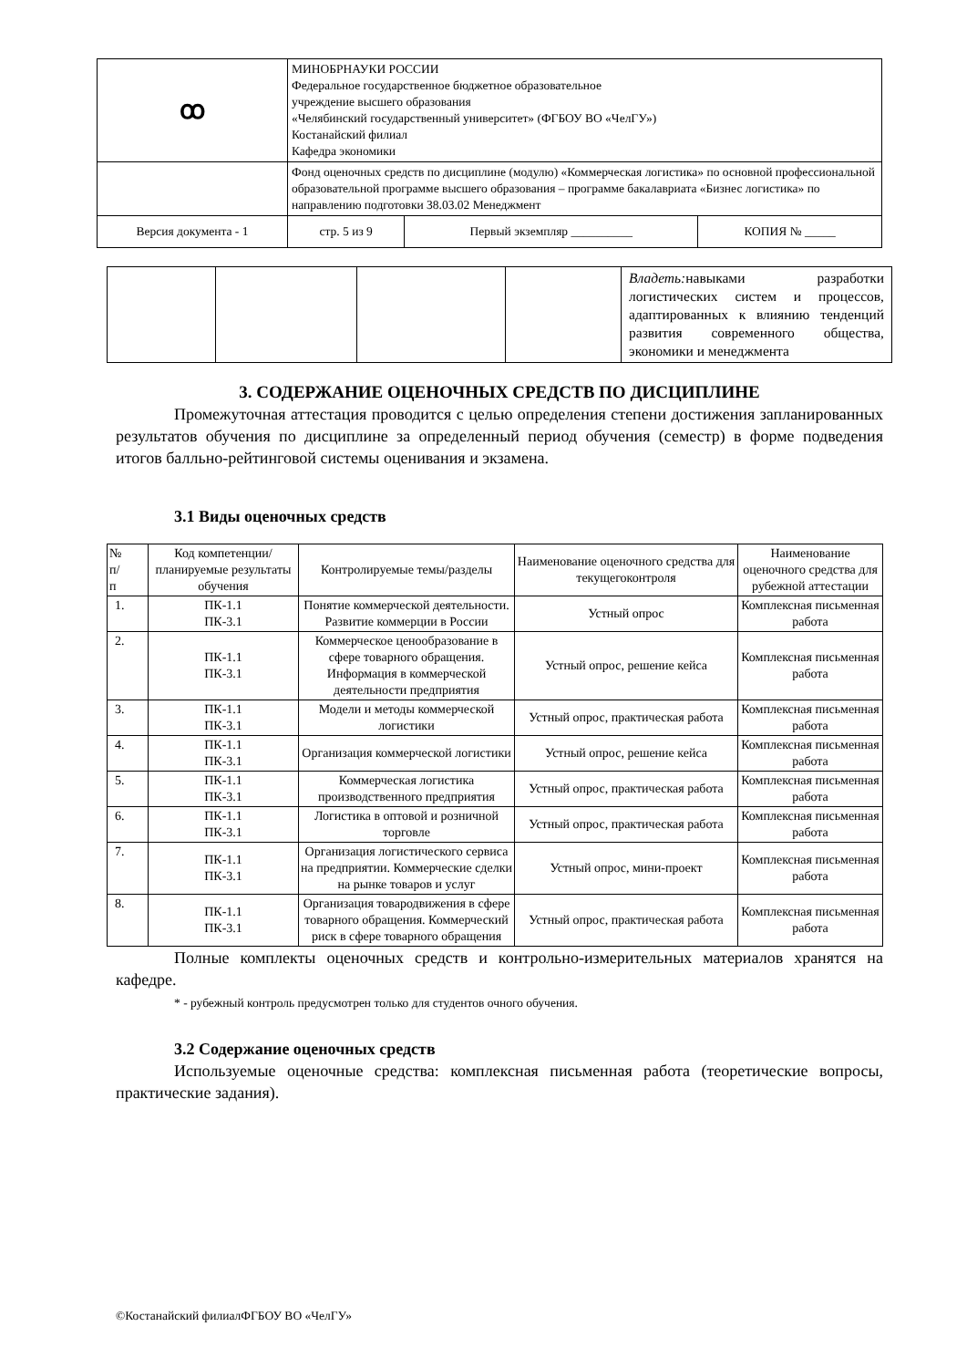| ꝏ | МИНОБРНАУКИ РОССИИ Федеральное государственное бюджетное образовательное учреждение высшего образования «Челябинский государственный университет» (ФГБОУ ВО «ЧелГУ») Костанайский филиал Кафедра экономики | | |
| | Фонд оценочных средств по дисциплине (модулю) «Коммерческая логистика» по основной профессиональной образовательной программе высшего образования – программе бакалавриата «Бизнес логистика» по направлению подготовки 38.03.02 Менеджмент | | |
| Версия документа - 1 | стр. 5 из 9 | Первый экземпляр __________ | КОПИЯ № _____ |
| | | | | Владеть: навыками разработки логистических систем и процессов, адаптированных к влиянию тенденций развития современного общества, экономики и менеджмента |
3. СОДЕРЖАНИЕ ОЦЕНОЧНЫХ СРЕДСТВ ПО ДИСЦИПЛИНЕ
Промежуточная аттестация проводится с целью определения степени достижения запланированных результатов обучения по дисциплине за определенный период обучения (семестр) в форме подведения итогов балльно-рейтинговой системы оценивания и экзамена.
3.1 Виды оценочных средств
| № п/ п | Код компетенции/ планируемые результаты обучения | Контролируемые темы/разделы | Наименование оценочного средства для текущегоконтроля | Наименование оценочного средства для рубежной аттестации |
| --- | --- | --- | --- | --- |
| 1. | ПК-1.1 ПК-3.1 | Понятие коммерческой деятельности. Развитие коммерции в России | Устный опрос | Комплексная письменная работа |
| 2. | ПК-1.1 ПК-3.1 | Коммерческое ценообразование в сфере товарного обращения. Информация в коммерческой деятельности предприятия | Устный опрос, решение кейса | Комплексная письменная работа |
| 3. | ПК-1.1 ПК-3.1 | Модели и методы коммерческой логистики | Устный опрос, практическая работа | Комплексная письменная работа |
| 4. | ПК-1.1 ПК-3.1 | Организация коммерческой логистики | Устный опрос, решение кейса | Комплексная письменная работа |
| 5. | ПК-1.1 ПК-3.1 | Коммерческая логистика производственного предприятия | Устный опрос, практическая работа | Комплексная письменная работа |
| 6. | ПК-1.1 ПК-3.1 | Логистика в оптовой и розничной торговле | Устный опрос, практическая работа | Комплексная письменная работа |
| 7. | ПК-1.1 ПК-3.1 | Организация логистического сервиса на предприятии. Коммерческие сделки на рынке товаров и услуг | Устный опрос, мини-проект | Комплексная письменная работа |
| 8. | ПК-1.1 ПК-3.1 | Организация товародвижения в сфере товарного обращения. Коммерческий риск в сфере товарного обращения | Устный опрос, практическая работа | Комплексная письменная работа |
Полные комплекты оценочных средств и контрольно-измерительных материалов хранятся на кафедре.
* - рубежный контроль предусмотрен только для студентов очного обучения.
3.2 Содержание оценочных средств
Используемые оценочные средства: комплексная письменная работа (теоретические вопросы, практические задания).
©Костанайский филиалФГБОУ ВО «ЧелГУ»